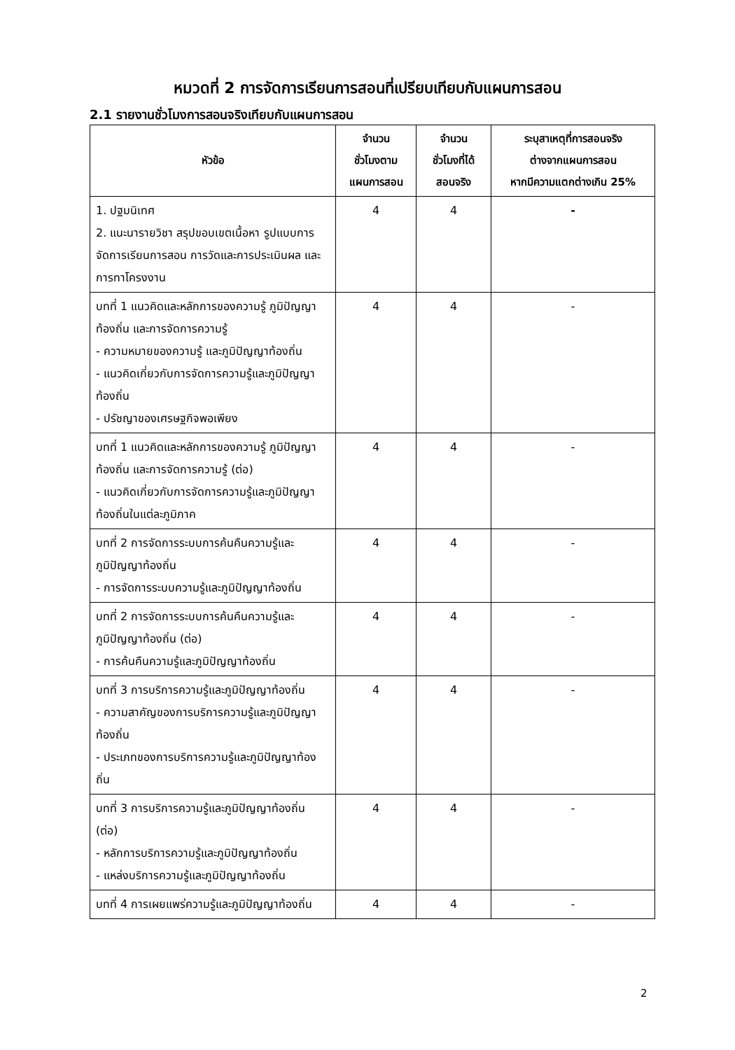หมวดที่ 2 การจัดการเรียนการสอนที่เปรียบเทียบกับแผนการสอน
2.1 รายงานชั่วโมงการสอนจริงเทียบกับแผนการสอน
| หัวข้อ | จำนวน ชั่วโมงตาม แผนการสอน | จำนวน ชั่วโมงที่ได้ สอนจริง | ระบุสาเหตุที่การสอนจริง ต่างจากแผนการสอน หากมีความแตกต่างเกิน 25% |
| --- | --- | --- | --- |
| 1. ปฐมนิเทศ 2. แนะนารายวิชา สรุปขอบเขตเนื้อหา รูปแบบการจัดการเรียนการสอน การวัดและการประเมินผล และการทาโครงงาน | 4 | 4 | - |
| บทที่ 1 แนวคิดและหลักการของความรู้ ภูมิปัญญาท้องถิ่น และการจัดการความรู้ - ความหมายของความรู้ และภูมิปัญญาท้องถิ่น - แนวคิดเกี่ยวกับการจัดการความรู้และภูมิปัญญาท้องถิ่น - ปรัชญาของเศรษฐกิจพอเพียง | 4 | 4 | - |
| บทที่ 1 แนวคิดและหลักการของความรู้ ภูมิปัญญาท้องถิ่น และการจัดการความรู้ (ต่อ) - แนวคิดเกี่ยวกับการจัดการความรู้และภูมิปัญญาท้องถิ่นในแต่ละภูมิภาค | 4 | 4 | - |
| บทที่ 2 การจัดการระบบการค้นคืนความรู้และภูมิปัญญาท้องถิ่น - การจัดการระบบความรู้และภูมิปัญญาท้องถิ่น | 4 | 4 | - |
| บทที่ 2 การจัดการระบบการค้นคืนความรู้และภูมิปัญญาท้องถิ่น (ต่อ) - การค้นคืนความรู้และภูมิปัญญาท้องถิ่น | 4 | 4 | - |
| บทที่ 3 การบริการความรู้และภูมิปัญญาท้องถิ่น - ความสาคัญของการบริการความรู้และภูมิปัญญาท้องถิ่น - ประเภทของการบริการความรู้และภูมิปัญญาท้องถิ่น | 4 | 4 | - |
| บทที่ 3 การบริการความรู้และภูมิปัญญาท้องถิ่น (ต่อ) - หลักการบริการความรู้และภูมิปัญญาท้องถิ่น - แหล่งบริการความรู้และภูมิปัญญาท้องถิ่น | 4 | 4 | - |
| บทที่ 4 การเผยแพร่ความรู้และภูมิปัญญาท้องถิ่น | 4 | 4 | - |
2